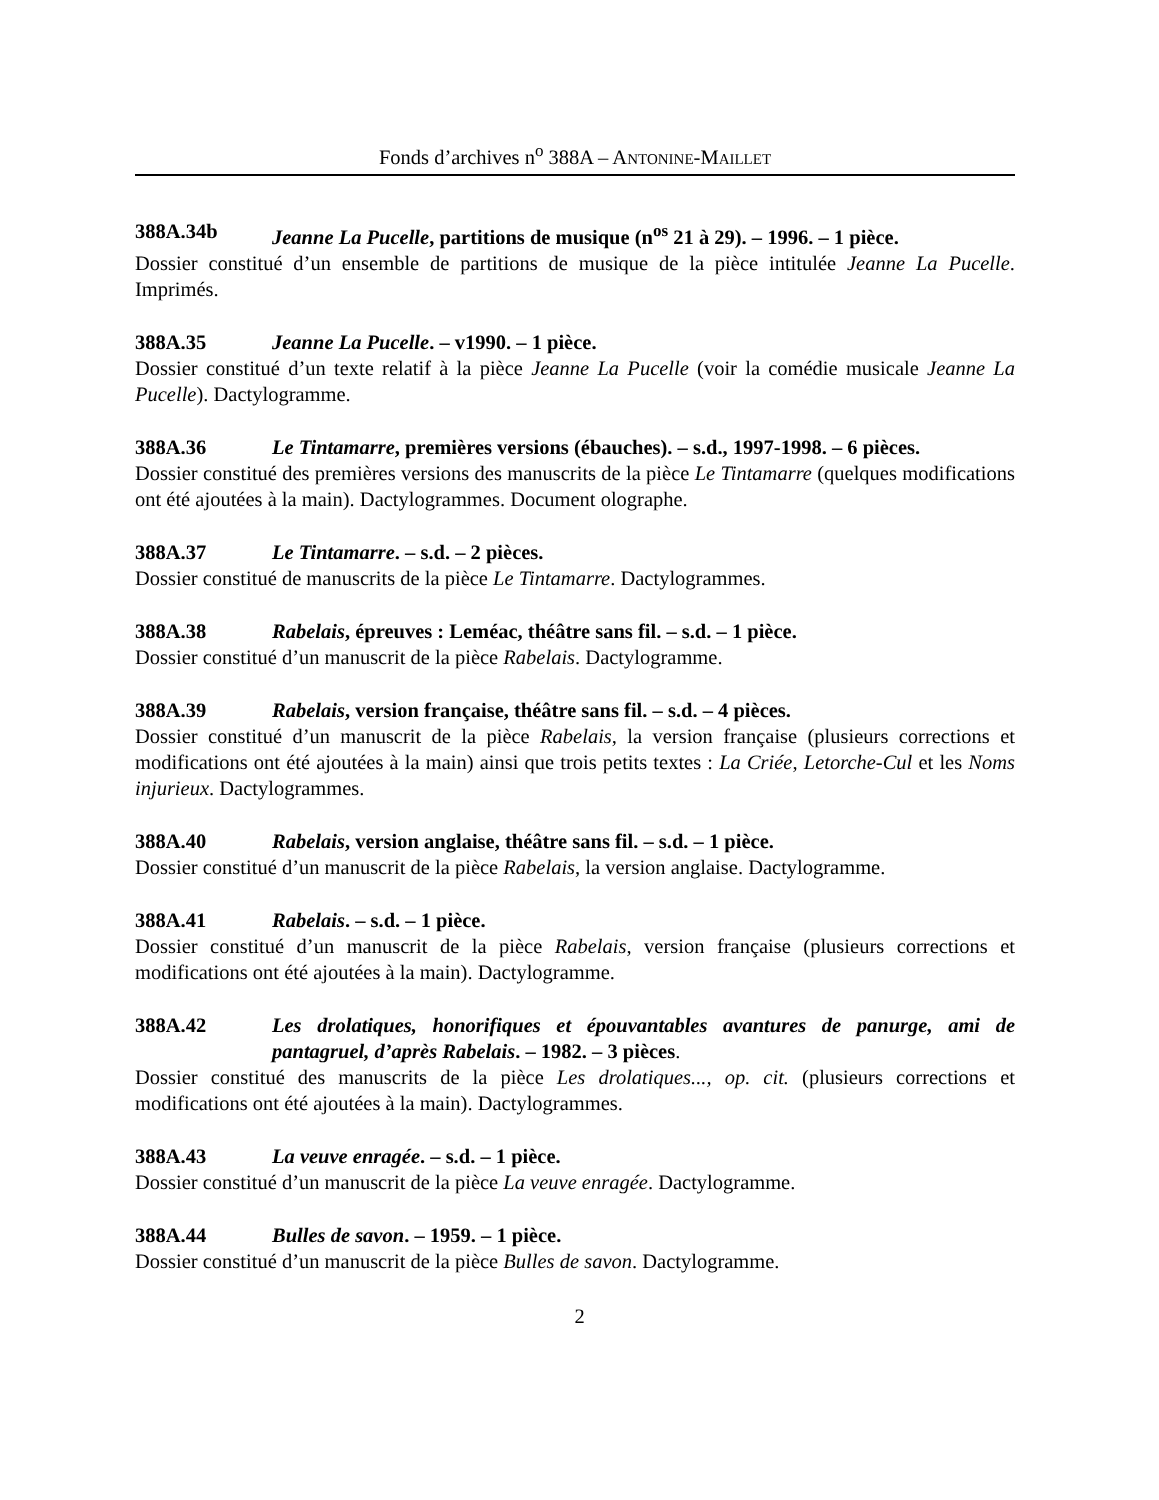Fonds d’archives n<sup>o</sup> 388A – ANTONINE-MAILLET
388A.34b Jeanne La Pucelle, partitions de musique (n<sup>os</sup> 21 à 29). – 1996. – 1 pièce.
Dossier constitué d’un ensemble de partitions de musique de la pièce intitulée Jeanne La Pucelle. Imprimés.
388A.35 Jeanne La Pucelle. – v1990. – 1 pièce.
Dossier constitué d’un texte relatif à la pièce Jeanne La Pucelle (voir la comédie musicale Jeanne La Pucelle). Dactylogramme.
388A.36 Le Tintamarre, premières versions (ébauches). – s.d., 1997-1998. – 6 pièces.
Dossier constitué des premières versions des manuscrits de la pièce Le Tintamarre (quelques modifications ont été ajoutées à la main). Dactylogrammes. Document olographe.
388A.37 Le Tintamarre. – s.d. – 2 pièces.
Dossier constitué de manuscrits de la pièce Le Tintamarre. Dactylogrammes.
388A.38 Rabelais, épreuves : Leméac, théâtre sans fil. – s.d. – 1 pièce.
Dossier constitué d’un manuscrit de la pièce Rabelais. Dactylogramme.
388A.39 Rabelais, version française, théâtre sans fil. – s.d. – 4 pièces.
Dossier constitué d’un manuscrit de la pièce Rabelais, la version française (plusieurs corrections et modifications ont été ajoutées à la main) ainsi que trois petits textes : La Criée, Letorche-Cul et les Noms injurieux. Dactylogrammes.
388A.40 Rabelais, version anglaise, théâtre sans fil. – s.d. – 1 pièce.
Dossier constitué d’un manuscrit de la pièce Rabelais, la version anglaise. Dactylogramme.
388A.41 Rabelais. – s.d. – 1 pièce.
Dossier constitué d’un manuscrit de la pièce Rabelais, version française (plusieurs corrections et modifications ont été ajoutées à la main). Dactylogramme.
388A.42 Les drolatiques, honorifiques et épouvantables avantures de panurge, ami de pantagruel, d’après Rabelais. – 1982. – 3 pièces.
Dossier constitué des manuscrits de la pièce Les drolatiques..., op. cit. (plusieurs corrections et modifications ont été ajoutées à la main). Dactylogrammes.
388A.43 La veuve enragée. – s.d. – 1 pièce.
Dossier constitué d’un manuscrit de la pièce La veuve enragée. Dactylogramme.
388A.44 Bulles de savon. – 1959. – 1 pièce.
Dossier constitué d’un manuscrit de la pièce Bulles de savon. Dactylogramme.
2